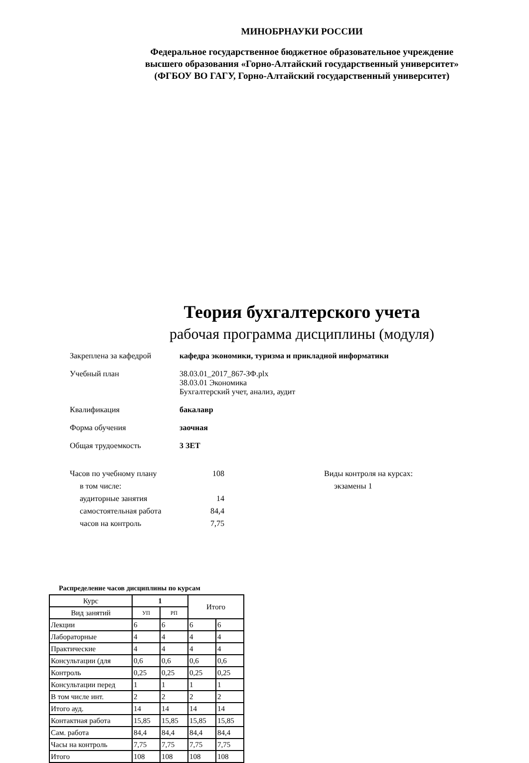МИНОБРНАУКИ РОССИИ
Федеральное государственное бюджетное образовательное учреждение
высшего образования «Горно-Алтайский государственный университет»
(ФГБОУ ВО ГАГУ, Горно-Алтайский государственный университет)
Теория бухгалтерского учета
рабочая программа дисциплины (модуля)
Закреплена за кафедрой кафедра экономики, туризма и прикладной информатики
Учебный план 38.03.01_2017_867-ЗФ.plx
38.03.01 Экономика
Бухгалтерский учет, анализ, аудит
Квалификация бакалавр
Форма обучения заочная
Общая трудоемкость 3 ЗЕТ
Часов по учебному плану
в том числе:
аудиторные занятия
самостоятельная работа
часов на контроль
108
14
84,4
7,75
Виды контроля на курсах:
экзамены 1
Распределение часов дисциплины по курсам
| Курс | 1 | | Итого | |
| Вид занятий | УП | РП | | |
| Лекции | 6 | 6 | 6 | 6 |
| Лабораторные | 4 | 4 | 4 | 4 |
| Практические | 4 | 4 | 4 | 4 |
| Консультации (для | 0,6 | 0,6 | 0,6 | 0,6 |
| Контроль | 0,25 | 0,25 | 0,25 | 0,25 |
| Консультации перед | 1 | 1 | 1 | 1 |
| В том числе инт. | 2 | 2 | 2 | 2 |
| Итого ауд. | 14 | 14 | 14 | 14 |
| Контактная работа | 15,85 | 15,85 | 15,85 | 15,85 |
| Сам. работа | 84,4 | 84,4 | 84,4 | 84,4 |
| Часы на контроль | 7,75 | 7,75 | 7,75 | 7,75 |
| Итого | 108 | 108 | 108 | 108 |